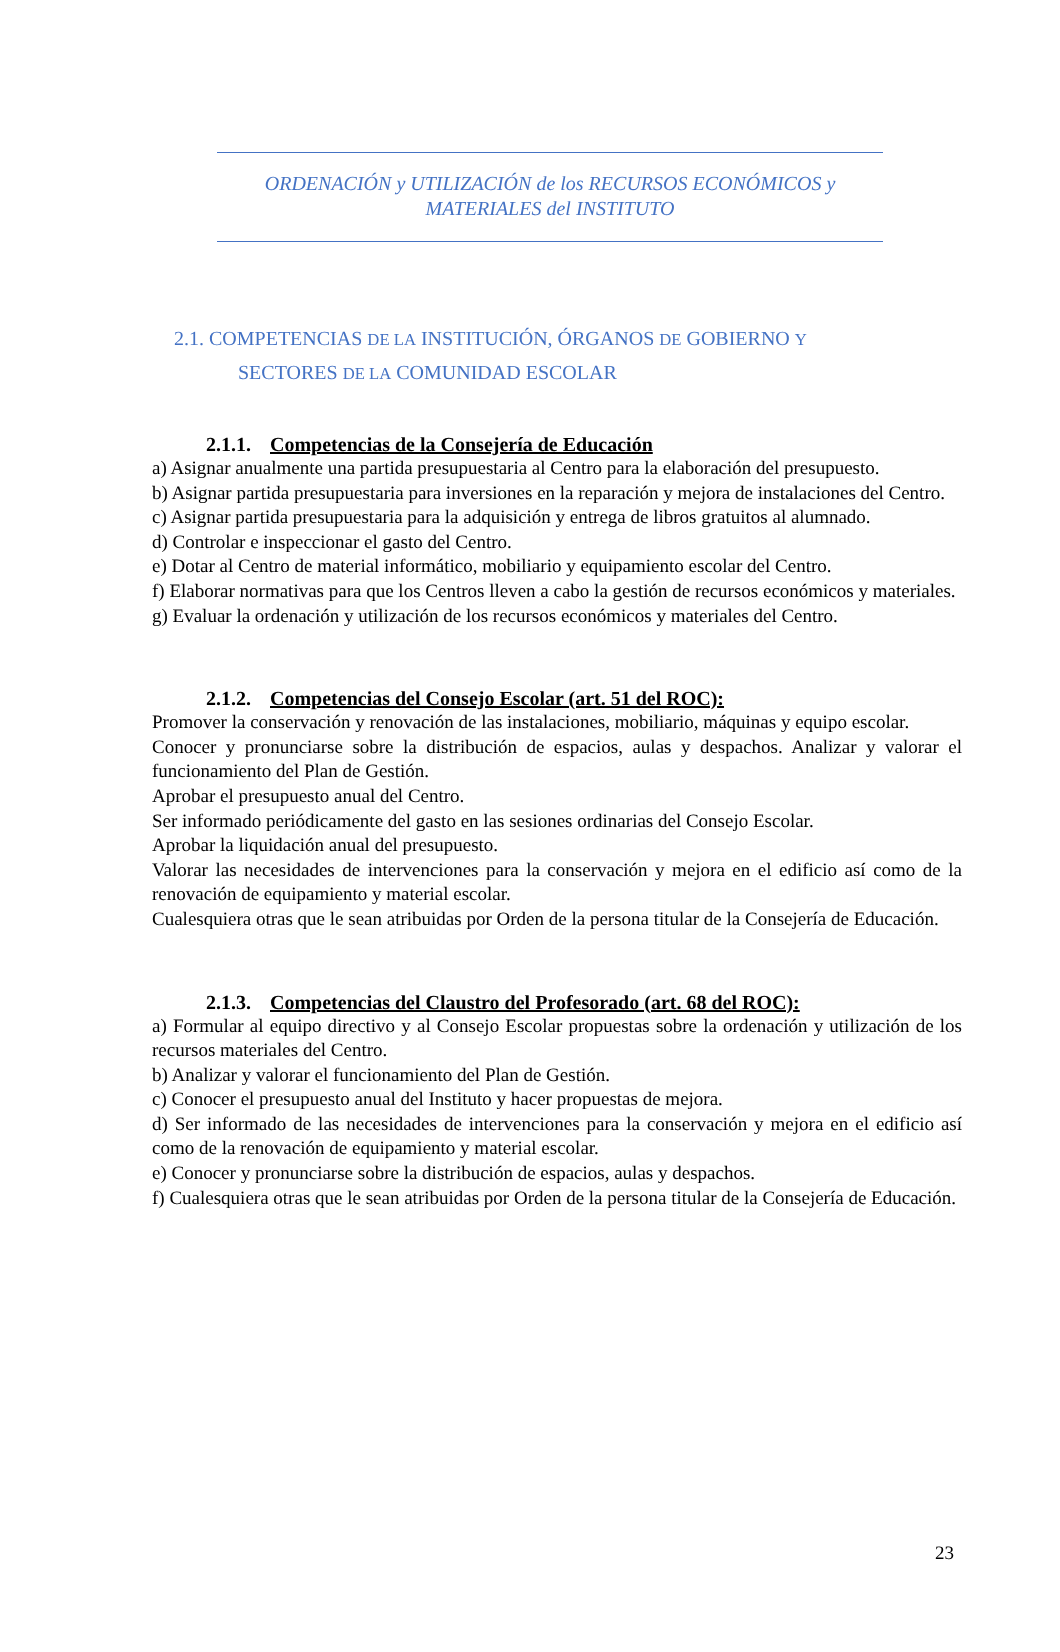ORDENACIÓN y UTILIZACIÓN de los RECURSOS ECONÓMICOS y
MATERIALES del INSTITUTO
2.1. COMPETENCIAS DE LA INSTITUCIÓN, ÓRGANOS DE GOBIERNO Y
SECTORES DE LA COMUNIDAD ESCOLAR
2.1.1. Competencias de la Consejería de Educación
a) Asignar anualmente una partida presupuestaria al Centro para la elaboración del presupuesto.
b) Asignar partida presupuestaria para inversiones en la reparación y mejora de instalaciones del Centro.
c) Asignar partida presupuestaria para la adquisición y entrega de libros gratuitos al alumnado.
d) Controlar e inspeccionar el gasto del Centro.
e) Dotar al Centro de material informático, mobiliario y equipamiento escolar del Centro.
f) Elaborar normativas para que los Centros lleven a cabo la gestión de recursos económicos y materiales.
g) Evaluar la ordenación y utilización de los recursos económicos y materiales del Centro.
2.1.2. Competencias del Consejo Escolar (art. 51 del ROC):
Promover la conservación y renovación de las instalaciones, mobiliario, máquinas y equipo escolar.
Conocer y pronunciarse sobre la distribución de espacios, aulas y despachos. Analizar y valorar el funcionamiento del Plan de Gestión.
Aprobar el presupuesto anual del Centro.
Ser informado periódicamente del gasto en las sesiones ordinarias del Consejo Escolar.
Aprobar la liquidación anual del presupuesto.
Valorar las necesidades de intervenciones para la conservación y mejora en el edificio así como de la renovación de equipamiento y material escolar.
Cualesquiera otras que le sean atribuidas por Orden de la persona titular de la Consejería de Educación.
2.1.3. Competencias del Claustro del Profesorado (art. 68 del ROC):
a) Formular al equipo directivo y al Consejo Escolar propuestas sobre la ordenación y utilización de los recursos materiales del Centro.
b) Analizar y valorar el funcionamiento del Plan de Gestión.
c) Conocer el presupuesto anual del Instituto y hacer propuestas de mejora.
d) Ser informado de las necesidades de intervenciones para la conservación y mejora en el edificio así como de la renovación de equipamiento y material escolar.
e) Conocer y pronunciarse sobre la distribución de espacios, aulas y despachos.
f) Cualesquiera otras que le sean atribuidas por Orden de la persona titular de la Consejería de Educación.
23